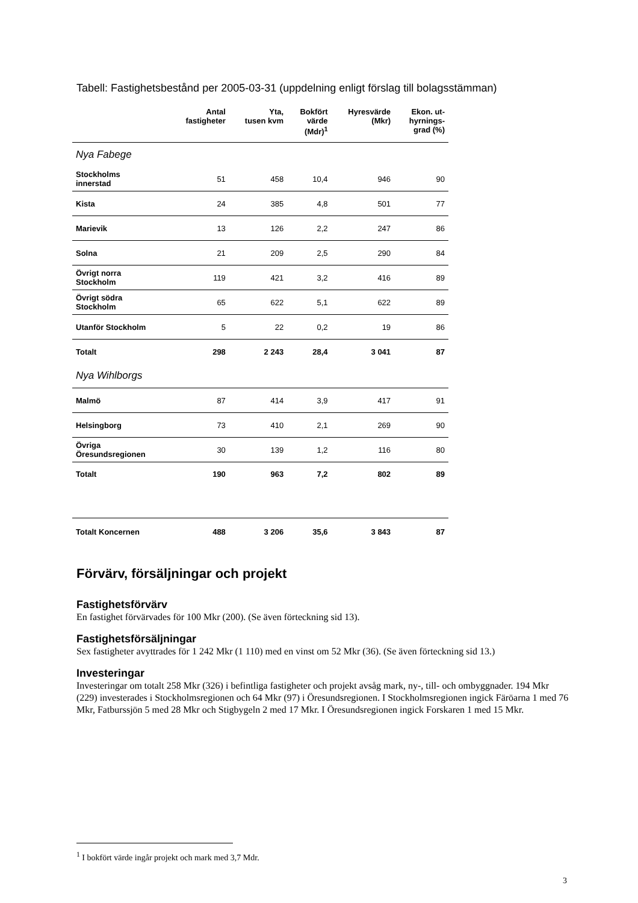Tabell: Fastighetsbestånd per 2005-03-31 (uppdelning enligt förslag till bolagsstämman)
| | Antal fastigheter | Yta, tusen kvm | Bokfört värde (Mdr)<sup>1</sup> | Hyresvärde (Mkr) | Ekon. ut- hyrnings- grad (%) |
| --- | --- | --- | --- | --- | --- |
| Nya Fabege | | | | | |
| Stockholms innerstad | 51 | 458 | 10,4 | 946 | 90 |
| Kista | 24 | 385 | 4,8 | 501 | 77 |
| Marievik | 13 | 126 | 2,2 | 247 | 86 |
| Solna | 21 | 209 | 2,5 | 290 | 84 |
| Övrigt norra Stockholm | 119 | 421 | 3,2 | 416 | 89 |
| Övrigt södra Stockholm | 65 | 622 | 5,1 | 622 | 89 |
| Utanför Stockholm | 5 | 22 | 0,2 | 19 | 86 |
| Totalt | 298 | 2 243 | 28,4 | 3 041 | 87 |
| Nya Wihlborgs | | | | | |
| Malmö | 87 | 414 | 3,9 | 417 | 91 |
| Helsingborg | 73 | 410 | 2,1 | 269 | 90 |
| Övriga Öresundsregionen | 30 | 139 | 1,2 | 116 | 80 |
| Totalt | 190 | 963 | 7,2 | 802 | 89 |
| Totalt Koncernen | 488 | 3 206 | 35,6 | 3 843 | 87 |
Förvärv, försäljningar och projekt
Fastighetsförvärv
En fastighet förvärvades för 100 Mkr (200). (Se även förteckning sid 13).
Fastighetsförsäljningar
Sex fastigheter avyttrades för 1 242 Mkr (1 110) med en vinst om 52 Mkr (36). (Se även förteckning sid 13.)
Investeringar
Investeringar om totalt 258 Mkr (326) i befintliga fastigheter och projekt avsåg mark, ny-, till- och ombyggnader. 194 Mkr (229) investerades i Stockholmsregionen och 64 Mkr (97) i Öresundsregionen. I Stockholmsregionen ingick Färöarna 1 med 76 Mkr, Fatburssjön 5 med 28 Mkr och Stigbygeln 2 med 17 Mkr. I Öresundsregionen ingick Forskaren 1 med 15 Mkr.
<sup>1</sup> I bokfört värde ingår projekt och mark med 3,7 Mdr.
3